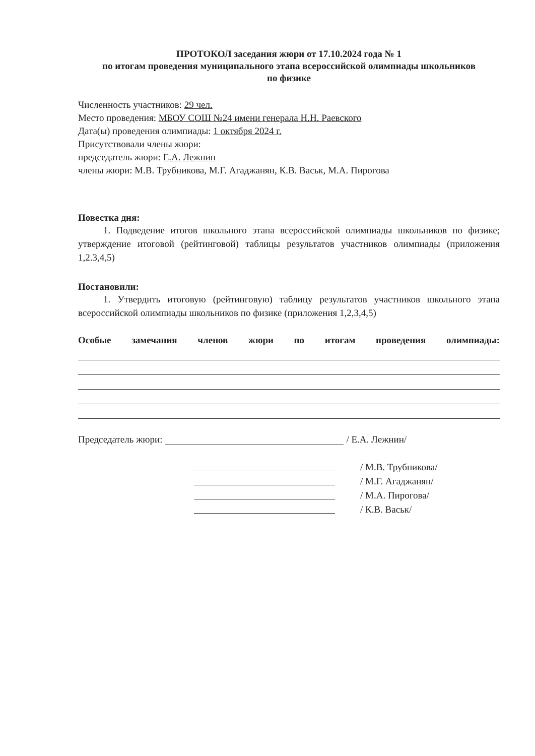ПРОТОКОЛ заседания жюри от 17.10.2024 года № 1
по итогам проведения муниципального этапа всероссийской олимпиады школьников
по физике
Численность участников: 29 чел.
Место проведения: МБОУ СОШ №24 имени генерала Н.Н. Раевского
Дата(ы) проведения олимпиады: 1 октября 2024 г.
Присутствовали члены жюри:
председатель жюри: Е.А. Лежнин
члены жюри: М.В. Трубникова, М.Г. Агаджанян, К.В. Васьк, М.А. Пирогова
Повестка дня:
1. Подведение итогов школьного этапа всероссийской олимпиады школьников по физике; утверждение итоговой (рейтинговой) таблицы результатов участников олимпиады (приложения 1,2.3,4,5)
Постановили:
1. Утвердить итоговую (рейтинговую) таблицу результатов участников школьного этапа всероссийской олимпиады школьников по физике (приложения 1,2,3,4,5)
Особые замечания членов жюри по итогам проведения олимпиады:
Председатель жюри: / Е.А. Лежнин/
/ М.В. Трубникова/
/ М.Г. Агаджанян/
/ М.А. Пирогова/
/ К.В. Васьк/